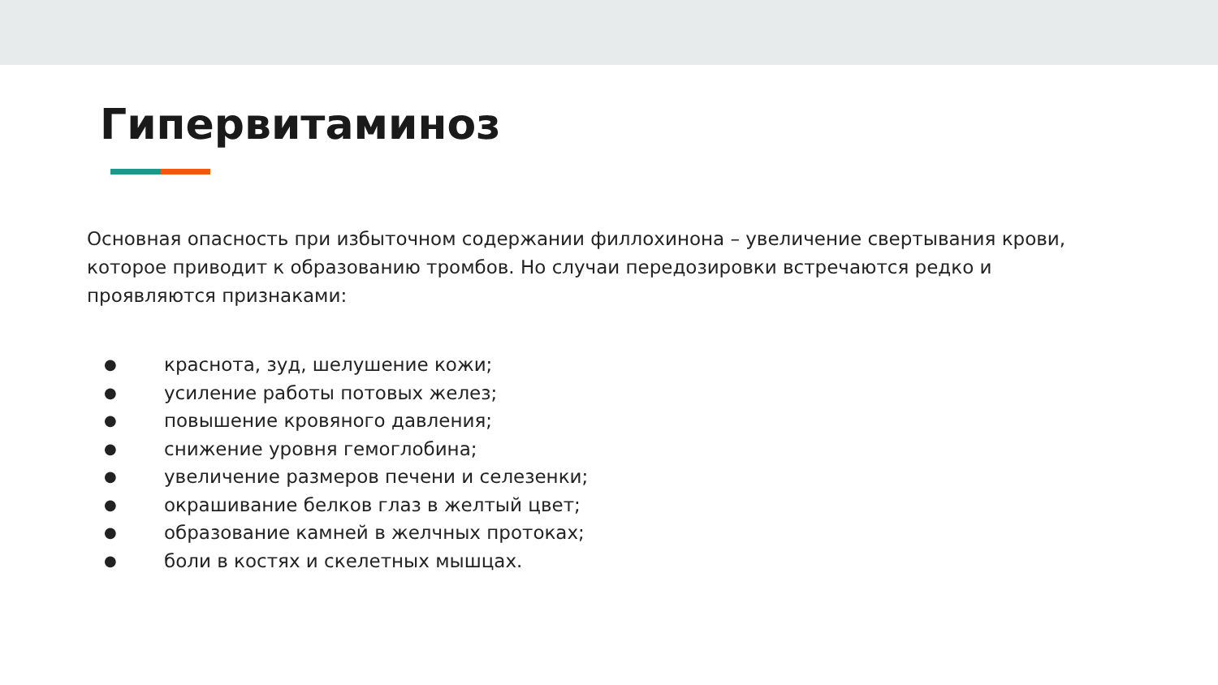Гипервитаминоз
Основная опасность при избыточном содержании филлохинона – увеличение свертывания крови, которое приводит к образованию тромбов. Но случаи передозировки встречаются редко и проявляются признаками:
● краснота, зуд, шелушение кожи;
● усиление работы потовых желез;
● повышение кровяного давления;
● снижение уровня гемоглобина;
● увеличение размеров печени и селезенки;
● окрашивание белков глаз в желтый цвет;
● образование камней в желчных протоках;
● боли в костях и скелетных мышцах.